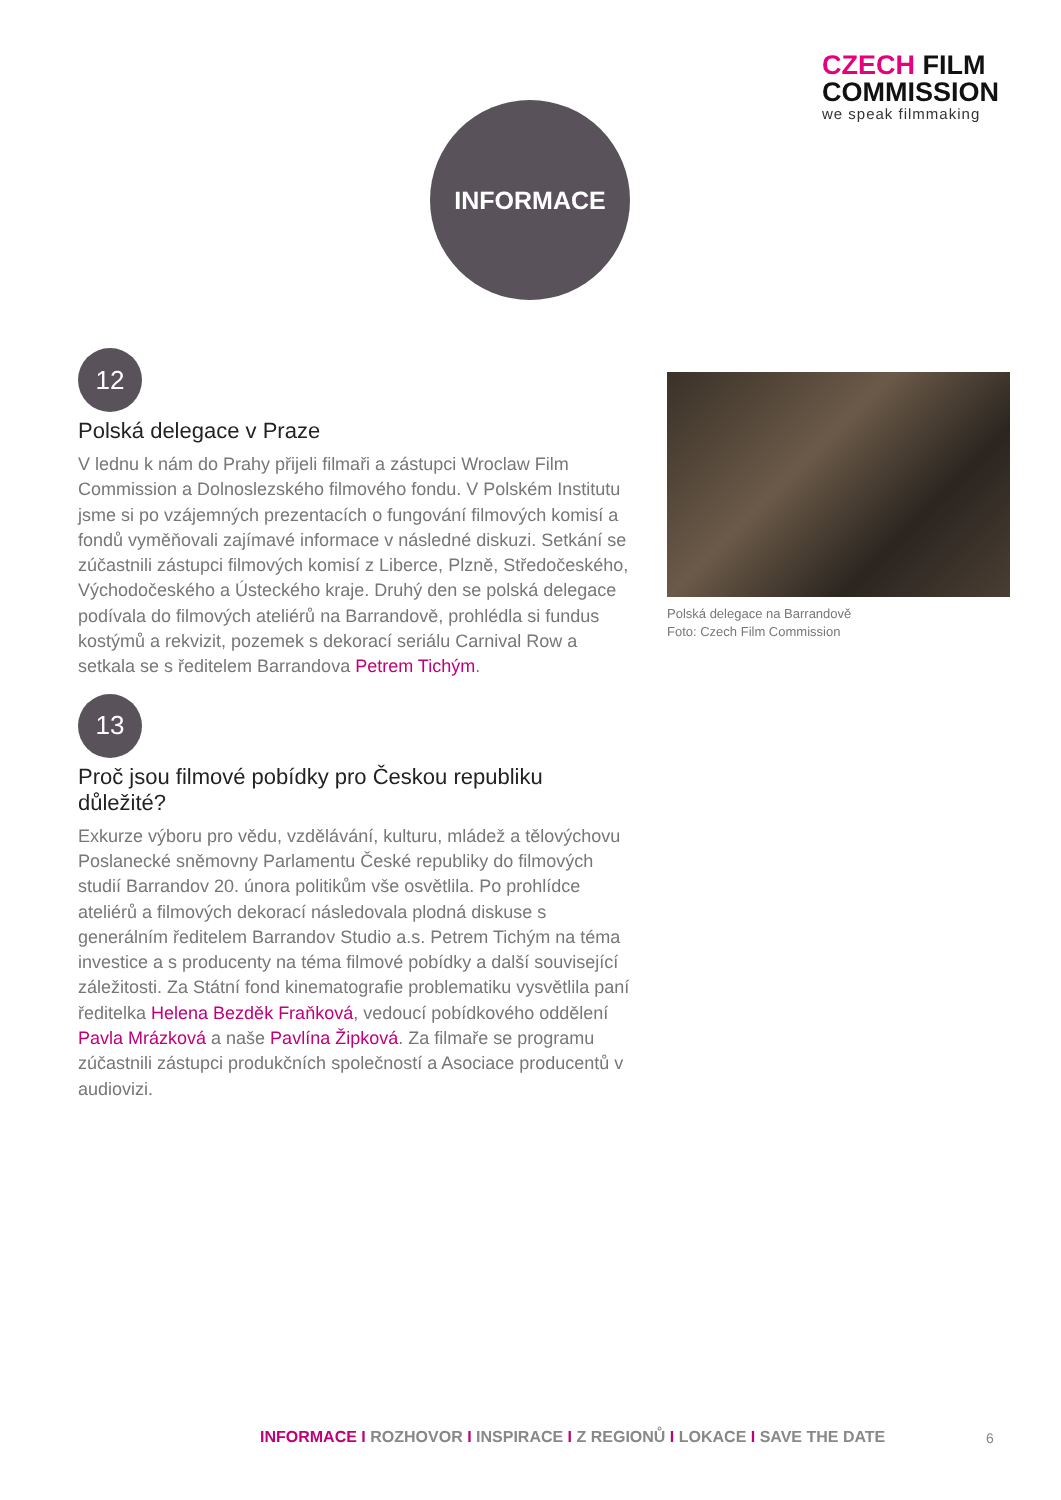CZECH FILM
COMMISSION
we speak filmmaking
INFORMACE
12
Polská delegace v Praze
V lednu k nám do Prahy přijeli filmaři a zástupci Wroclaw Film Commission a Dolnoslezského filmového fondu. V Polském Institutu jsme si po vzájemných prezentacích o fungování filmových komisí a fondů vyměňovali zajímavé informace v následné diskuzi. Setkání se zúčastnili zástupci filmových komisí z Liberce, Plzně, Středočeského, Východočeského a Ústeckého kraje. Druhý den se polská delegace podívala do filmových ateliérů na Barrandově, prohlédla si fundus kostýmů a rekvizit, pozemek s dekorací seriálu Carnival Row a setkala se s ředitelem Barrandova Petrem Tichým.
13
Proč jsou filmové pobídky pro Českou republiku důležité?
Exkurze výboru pro vědu, vzdělávání, kulturu, mládež a tělovýchovu Poslanecké sněmovny Parlamentu České republiky do filmových studií Barrandov 20. února politikům vše osvětlila. Po prohlídce ateliérů a filmových dekorací následovala plodná diskuse s generálním ředitelem Barrandov Studio a.s. Petrem Tichým na téma investice a s producenty na téma filmové pobídky a další související záležitosti. Za Státní fond kinematografie problematiku vysvětlila paní ředitelka Helena Bezděk Fraňková, vedoucí pobídkového oddělení Pavla Mrázková a naše Pavlína Žipková. Za filmaře se programu zúčastnili zástupci produkčních společností a Asociace producentů v audiovizi.
Polská delegace na Barrandově
Foto: Czech Film Commission
INFORMACE I ROZHOVOR I INSPIRACE I Z REGIONŮ I LOKACE I SAVE THE DATE
6